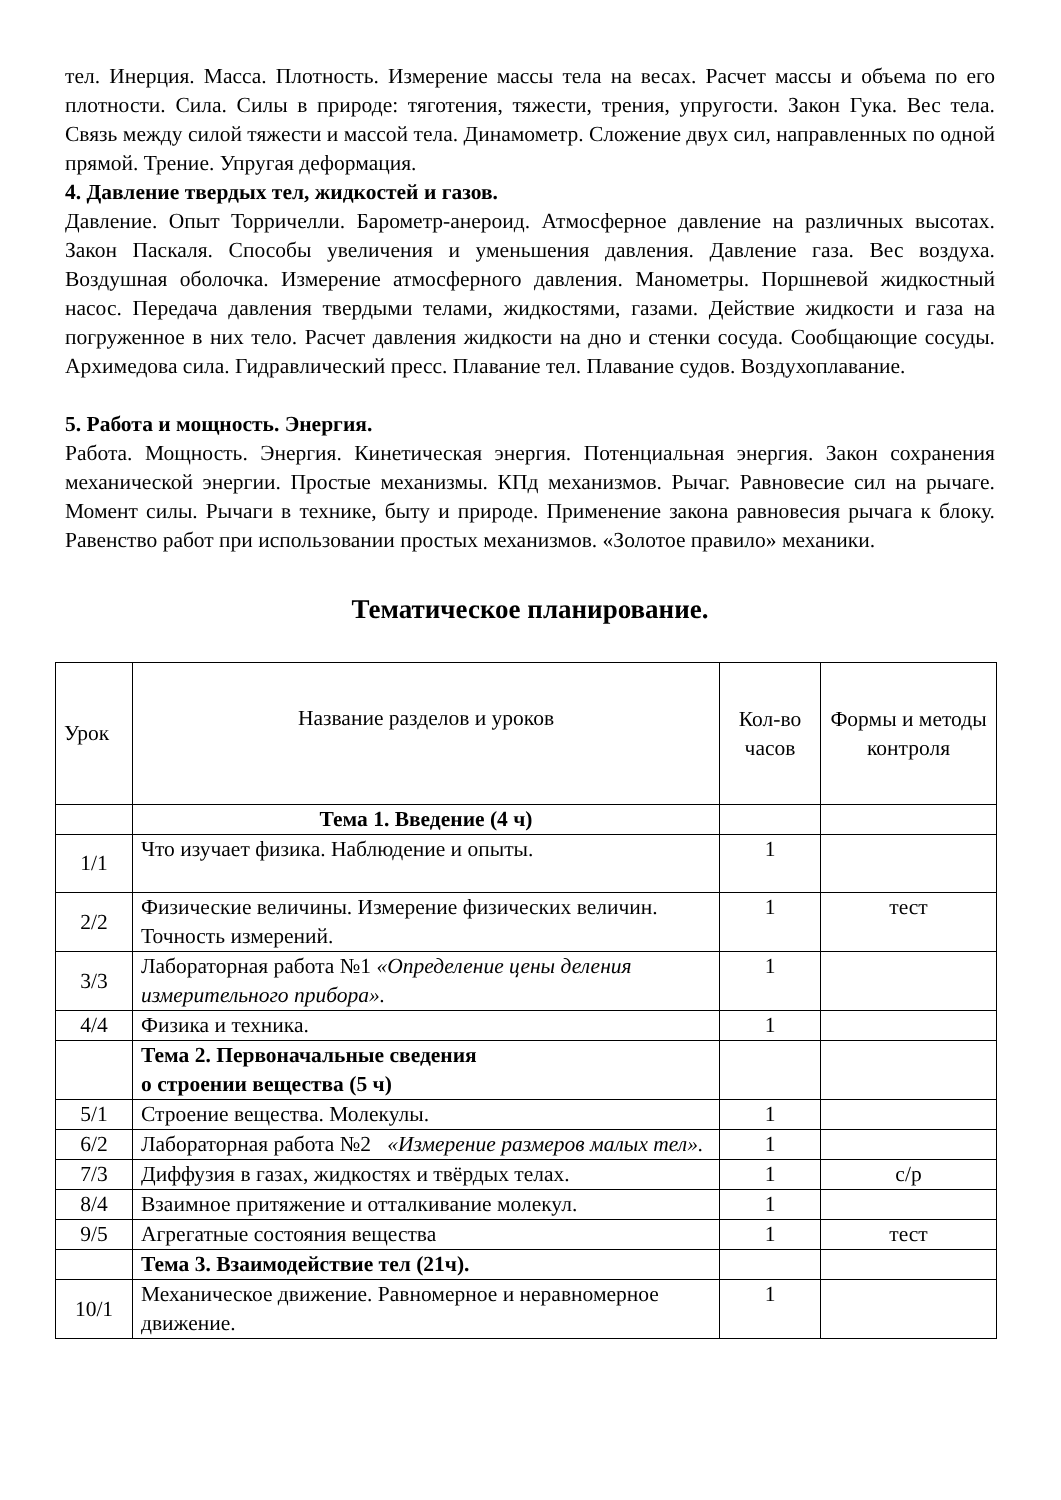тел. Инерция. Масса. Плотность. Измерение массы тела на весах. Расчет массы и объема по его плотности. Сила. Силы в природе: тяготения, тяжести, трения, упругости. Закон Гука. Вес тела. Связь между силой тяжести и массой тела. Динамометр. Сложение двух сил, направленных по одной прямой. Трение. Упругая деформация.
4. Давление твердых тел, жидкостей и газов.
Давление. Опыт Торричелли. Барометр-анероид. Атмосферное давление на различных высотах. Закон Паскаля. Способы увеличения и уменьшения давления. Давление газа. Вес воздуха. Воздушная оболочка. Измерение атмосферного давления. Манометры. Поршневой жидкостный насос. Передача давления твердыми телами, жидкостями, газами. Действие жидкости и газа на погруженное в них тело. Расчет давления жидкости на дно и стенки сосуда. Сообщающие сосуды. Архимедова сила. Гидравлический пресс. Плавание тел. Плавание судов. Воздухоплавание.
5. Работа и мощность. Энергия.
Работа. Мощность. Энергия. Кинетическая энергия. Потенциальная энергия. Закон сохранения механической энергии. Простые механизмы. КПд механизмов. Рычаг. Равновесие сил на рычаге. Момент силы. Рычаги в технике, быту и природе. Применение закона равновесия рычага к блоку. Равенство работ при использовании простых механизмов. «Золотое правило» механики.
Тематическое планирование.
| Урок | Название разделов и уроков | Кол-во часов | Формы и методы контроля |
| | Тема 1. Введение (4 ч) | | |
| 1/1 | Что изучает физика. Наблюдение и опыты. | 1 | |
| 2/2 | Физические величины. Измерение физических величин. Точность измерений. | 1 | тест |
| 3/3 | Лабораторная работа №1 «Определение цены деления измерительного прибора». | 1 | |
| 4/4 | Физика и техника. | 1 | |
| | Тема 2. Первоначальные сведения о строении вещества (5 ч) | | |
| 5/1 | Строение вещества. Молекулы. | 1 | |
| 6/2 | Лабораторная работа №2 «Измерение размеров малых тел». | 1 | |
| 7/3 | Диффузия в газах, жидкостях и твёрдых телах. | 1 | с/р |
| 8/4 | Взаимное притяжение и отталкивание молекул. | 1 | |
| 9/5 | Агрегатные состояния вещества | 1 | тест |
| | Тема 3. Взаимодействие тел (21ч). | | |
| 10/1 | Механическое движение. Равномерное и неравномерное движение. | 1 | |